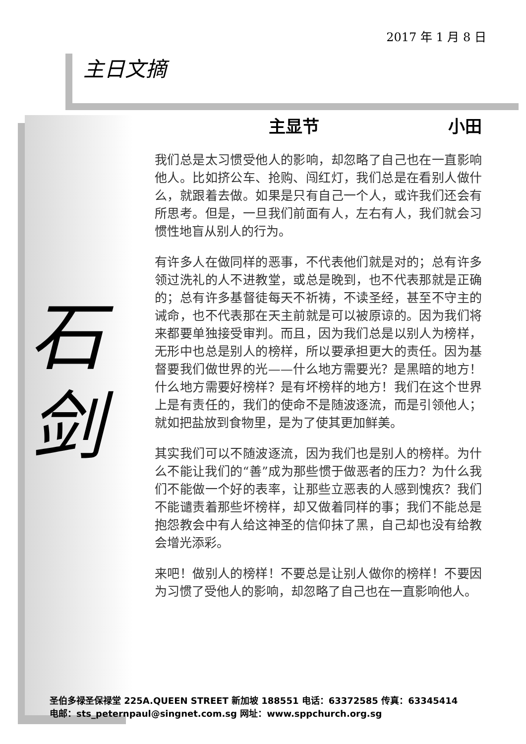2017 年 1 月 8 日
主日文摘
石
剑
主显节 小田
我们总是太习惯受他人的影响，却忽略了自己也在一直影响他人。比如挤公车、抢购、闯红灯，我们总是在看别人做什么，就跟着去做。如果是只有自己一个人，或许我们还会有所思考。但是，一旦我们前面有人，左右有人，我们就会习惯性地盲从别人的行为。
有许多人在做同样的恶事，不代表他们就是对的；总有许多领过洗礼的人不进教堂，或总是晚到，也不代表那就是正确的；总有许多基督徒每天不祈祷，不读圣经，甚至不守主的诫命，也不代表那在天主前就是可以被原谅的。因为我们将来都要单独接受审判。而且，因为我们总是以别人为榜样，无形中也总是别人的榜样，所以要承担更大的责任。因为基督要我们做世界的光——什么地方需要光？是黑暗的地方！什么地方需要好榜样？是有坏榜样的地方！我们在这个世界上是有责任的，我们的使命不是随波逐流，而是引领他人；就如把盐放到食物里，是为了使其更加鲜美。
其实我们可以不随波逐流，因为我们也是别人的榜样。为什么不能让我们的“善”成为那些惯于做恶者的压力？为什么我们不能做一个好的表率，让那些立恶表的人感到愧疚？我们不能谴责着那些坏榜样，却又做着同样的事；我们不能总是抱怨教会中有人给这神圣的信仰抹了黑，自己却也没有给教会增光添彩。
来吧！做别人的榜样！不要总是让别人做你的榜样！不要因为习惯了受他人的影响，却忽略了自己也在一直影响他人。
圣伯多禄圣保禄堂 225A.QUEEN STREET 新加坡 188551 电话：63372585 传真：63345414
电邮：sts_peternpaul@singnet.com.sg 网址：www.sppchurch.org.sg